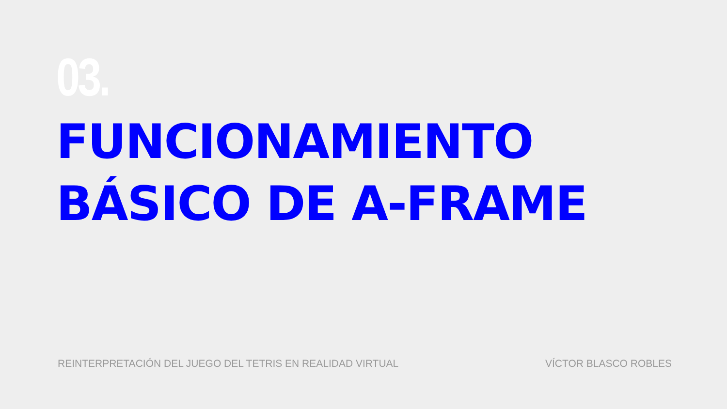03.
FUNCIONAMIENTO
BÁSICO DE A-FRAME
REINTERPRETACIÓN DEL JUEGO DEL TETRIS EN REALIDAD VIRTUAL VÍCTOR BLASCO ROBLES